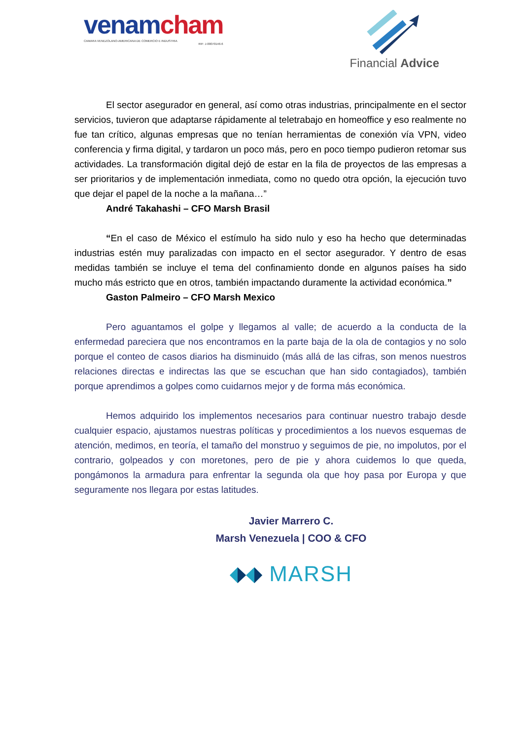venamcham
CAMARA VENEZOLANO-AMERICANA DE COMERCIO E INDUSTRIA
RIF: J-00070146-6
Financial Advice
El sector asegurador en general, así como otras industrias, principalmente en el sector servicios, tuvieron que adaptarse rápidamente al teletrabajo en homeoffice y eso realmente no fue tan crítico, algunas empresas que no tenían herramientas de conexión vía VPN, video conferencia y firma digital, y tardaron un poco más, pero en poco tiempo pudieron retomar sus actividades. La transformación digital dejó de estar en la fila de proyectos de las empresas a ser prioritarios y de implementación inmediata, como no quedo otra opción, la ejecución tuvo que dejar el papel de la noche a la mañana…”
André Takahashi – CFO Marsh Brasil
“En el caso de México el estímulo ha sido nulo y eso ha hecho que determinadas industrias estén muy paralizadas con impacto en el sector asegurador. Y dentro de esas medidas también se incluye el tema del confinamiento donde en algunos países ha sido mucho más estricto que en otros, también impactando duramente la actividad económica.”
Gaston Palmeiro – CFO Marsh Mexico
Pero aguantamos el golpe y llegamos al valle; de acuerdo a la conducta de la enfermedad pareciera que nos encontramos en la parte baja de la ola de contagios y no solo porque el conteo de casos diarios ha disminuido (más allá de las cifras, son menos nuestros relaciones directas e indirectas las que se escuchan que han sido contagiados), también porque aprendimos a golpes como cuidarnos mejor y de forma más económica.
Hemos adquirido los implementos necesarios para continuar nuestro trabajo desde cualquier espacio, ajustamos nuestras políticas y procedimientos a los nuevos esquemas de atención, medimos, en teoría, el tamaño del monstruo y seguimos de pie, no impolutos, por el contrario, golpeados y con moretones, pero de pie y ahora cuidemos lo que queda, pongámonos la armadura para enfrentar la segunda ola que hoy pasa por Europa y que seguramente nos llegara por estas latitudes.
Javier Marrero C.
Marsh Venezuela | COO & CFO
MARSH